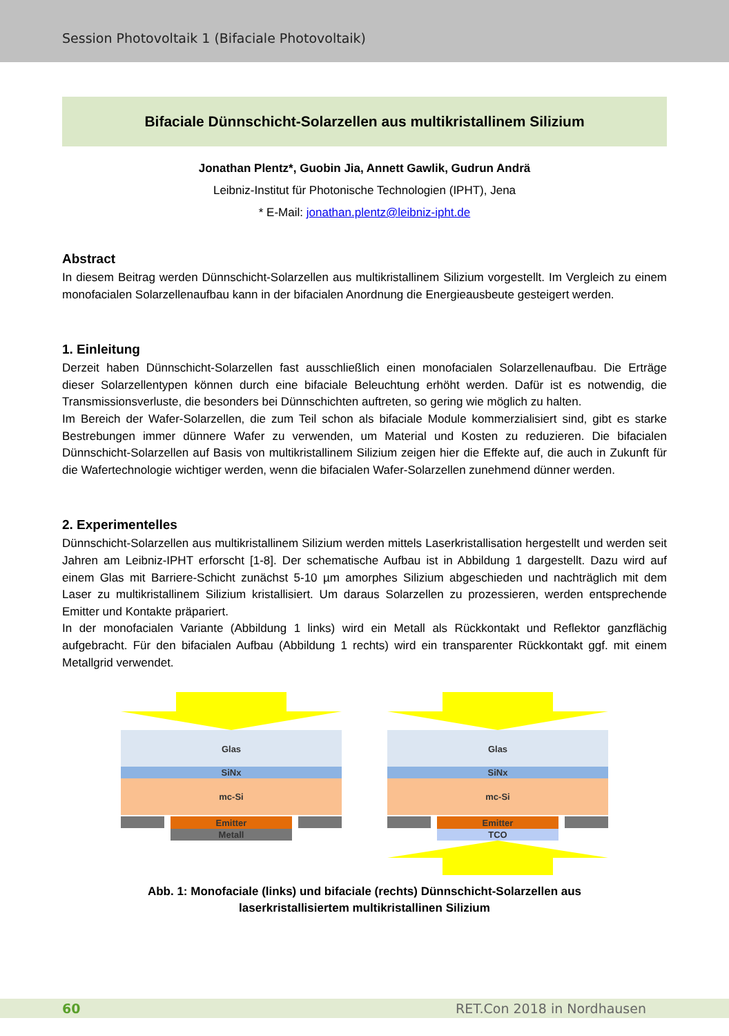Session Photovoltaik 1 (Bifaciale Photovoltaik)
Bifaciale Dünnschicht-Solarzellen aus multikristallinem Silizium
Jonathan Plentz*, Guobin Jia, Annett Gawlik, Gudrun Andrä
Leibniz-Institut für Photonische Technologien (IPHT), Jena
* E-Mail: jonathan.plentz@leibniz-ipht.de
Abstract
In diesem Beitrag werden Dünnschicht-Solarzellen aus multikristallinem Silizium vorgestellt. Im Vergleich zu einem monofacialen Solarzellenaufbau kann in der bifacialen Anordnung die Energieausbeute gesteigert werden.
1. Einleitung
Derzeit haben Dünnschicht-Solarzellen fast ausschließlich einen monofacialen Solarzellenaufbau. Die Erträge dieser Solarzellentypen können durch eine bifaciale Beleuchtung erhöht werden. Dafür ist es notwendig, die Transmissionsverluste, die besonders bei Dünnschichten auftreten, so gering wie möglich zu halten.
Im Bereich der Wafer-Solarzellen, die zum Teil schon als bifaciale Module kommerzialisiert sind, gibt es starke Bestrebungen immer dünnere Wafer zu verwenden, um Material und Kosten zu reduzieren. Die bifacialen Dünnschicht-Solarzellen auf Basis von multikristallinem Silizium zeigen hier die Effekte auf, die auch in Zukunft für die Wafertechnologie wichtiger werden, wenn die bifacialen Wafer-Solarzellen zunehmend dünner werden.
2. Experimentelles
Dünnschicht-Solarzellen aus multikristallinem Silizium werden mittels Laserkristallisation hergestellt und werden seit Jahren am Leibniz-IPHT erforscht [1-8]. Der schematische Aufbau ist in Abbildung 1 dargestellt. Dazu wird auf einem Glas mit Barriere-Schicht zunächst 5-10 µm amorphes Silizium abgeschieden und nachträglich mit dem Laser zu multikristallinem Silizium kristallisiert. Um daraus Solarzellen zu prozessieren, werden entsprechende Emitter und Kontakte präpariert.
In der monofacialen Variante (Abbildung 1 links) wird ein Metall als Rückkontakt und Reflektor ganzflächig aufgebracht. Für den bifacialen Aufbau (Abbildung 1 rechts) wird ein transparenter Rückkontakt ggf. mit einem Metallgrid verwendet.
Glas
SiNx
mc-Si
Emitter
Metall
Glas
SiNx
mc-Si
Emitter
TCO
Abb. 1: Monofaciale (links) und bifaciale (rechts) Dünnschicht-Solarzellen aus
laserkristallisiertem multikristallinen Silizium
60 RET.Con 2018 in Nordhausen